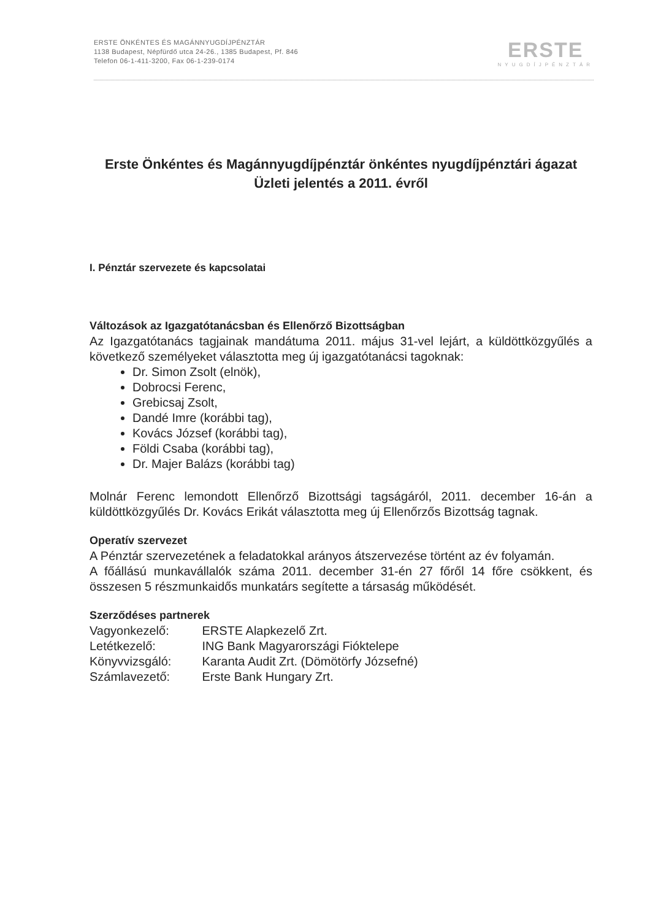ERSTE ÖNKÉNTES ÉS MAGÁNNYUGDÍJPÉNZTÁR
1138 Budapest, Népfürdő utca 24-26., 1385 Budapest, Pf. 846
Telefon 06-1-411-3200, Fax 06-1-239-0174
ERSTE
NYUGDÍJPÉNZTÁR
Erste Önkéntes és Magánnyugdíjpénztár önkéntes nyugdíjpénztári ágazat
Üzleti jelentés a 2011. évről
I. Pénztár szervezete és kapcsolatai
Változások az Igazgatótanácsban és Ellenőrző Bizottságban
Az Igazgatótanács tagjainak mandátuma 2011. május 31-vel lejárt, a küldöttközgyűlés a következő személyeket választotta meg új igazgatótanácsi tagoknak:
Dr. Simon Zsolt (elnök),
Dobrocsi Ferenc,
Grebicsaj Zsolt,
Dandé Imre (korábbi tag),
Kovács József (korábbi tag),
Földi Csaba (korábbi tag),
Dr. Majer Balázs (korábbi tag)
Molnár Ferenc lemondott Ellenőrző Bizottsági tagságáról, 2011. december 16-án a küldöttközgyűlés Dr. Kovács Erikát választotta meg új Ellenőrzős Bizottság tagnak.
Operatív szervezet
A Pénztár szervezetének a feladatokkal arányos átszervezése történt az év folyamán.
A főállású munkavállalók száma 2011. december 31-én 27 főről 14 főre csökkent, és összesen 5 részmunkaidős munkatárs segítette a társaság működését.
Szerződéses partnerek
| Vagyonkezelő: | ERSTE Alapkezelő Zrt. |
| Letétkezelő: | ING Bank Magyarországi Fióktelepe |
| Könyvvizsgáló: | Karanta Audit Zrt. (Dömötörfy Józsefné) |
| Számlavezető: | Erste Bank Hungary Zrt. |